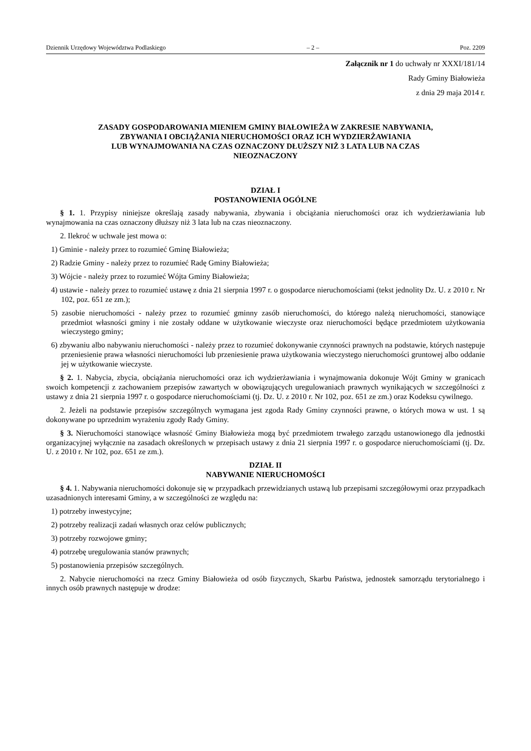Dziennik Urzędowy Województwa Podlaskiego – 2 – Poz. 2209
Załącznik nr 1 do uchwały nr XXXI/181/14
Rady Gminy Białowieża
z dnia 29 maja 2014 r.
ZASADY GOSPODAROWANIA MIENIEM GMINY BIAŁOWIEŻA W ZAKRESIE NABYWANIA,
ZBYWANIA I OBCIĄŻANIA NIERUCHOMOŚCI ORAZ ICH WYDZIERŻAWIANIA
LUB WYNAJMOWANIA NA CZAS OZNACZONY DŁUŻSZY NIŻ 3 LATA LUB NA CZAS
NIEOZNACZONY
DZIAŁ I
POSTANOWIENIA OGÓLNE
§ 1. 1. Przypisy niniejsze określają zasady nabywania, zbywania i obciążania nieruchomości oraz ich wydzierżawiania lub wynajmowania na czas oznaczony dłuższy niż 3 lata lub na czas nieoznaczony.
2. Ilekroć w uchwale jest mowa o:
1) Gminie - należy przez to rozumieć Gminę Białowieża;
2) Radzie Gminy - należy przez to rozumieć Radę Gminy Białowieża;
3) Wójcie - należy przez to rozumieć Wójta Gminy Białowieża;
4) ustawie - należy przez to rozumieć ustawę z dnia 21 sierpnia 1997 r. o gospodarce nieruchomościami (tekst jednolity Dz. U. z 2010 r. Nr 102, poz. 651 ze zm.);
5) zasobie nieruchomości - należy przez to rozumieć gminny zasób nieruchomości, do którego należą nieruchomości, stanowiące przedmiot własności gminy i nie zostały oddane w użytkowanie wieczyste oraz nieruchomości będące przedmiotem użytkowania wieczystego gminy;
6) zbywaniu albo nabywaniu nieruchomości - należy przez to rozumieć dokonywanie czynności prawnych na podstawie, których następuje przeniesienie prawa własności nieruchomości lub przeniesienie prawa użytkowania wieczystego nieruchomości gruntowej albo oddanie jej w użytkowanie wieczyste.
§ 2. 1. Nabycia, zbycia, obciążania nieruchomości oraz ich wydzierżawiania i wynajmowania dokonuje Wójt Gminy w granicach swoich kompetencji z zachowaniem przepisów zawartych w obowiązujących uregulowaniach prawnych wynikających w szczególności z ustawy z dnia 21 sierpnia 1997 r. o gospodarce nieruchomościami (tj. Dz. U. z 2010 r. Nr 102, poz. 651 ze zm.) oraz Kodeksu cywilnego.
2. Jeżeli na podstawie przepisów szczególnych wymagana jest zgoda Rady Gminy czynności prawne, o których mowa w ust. 1 są dokonywane po uprzednim wyrażeniu zgody Rady Gminy.
§ 3. Nieruchomości stanowiące własność Gminy Białowieża mogą być przedmiotem trwałego zarządu ustanowionego dla jednostki organizacyjnej wyłącznie na zasadach określonych w przepisach ustawy z dnia 21 sierpnia 1997 r. o gospodarce nieruchomościami (tj. Dz. U. z 2010 r. Nr 102, poz. 651 ze zm.).
DZIAŁ II
NABYWANIE NIERUCHOMOŚCI
§ 4. 1. Nabywania nieruchomości dokonuje się w przypadkach przewidzianych ustawą lub przepisami szczegółowymi oraz przypadkach uzasadnionych interesami Gminy, a w szczególności ze względu na:
1) potrzeby inwestycyjne;
2) potrzeby realizacji zadań własnych oraz celów publicznych;
3) potrzeby rozwojowe gminy;
4) potrzebę uregulowania stanów prawnych;
5) postanowienia przepisów szczególnych.
2. Nabycie nieruchomości na rzecz Gminy Białowieża od osób fizycznych, Skarbu Państwa, jednostek samorządu terytorialnego i innych osób prawnych następuje w drodze: